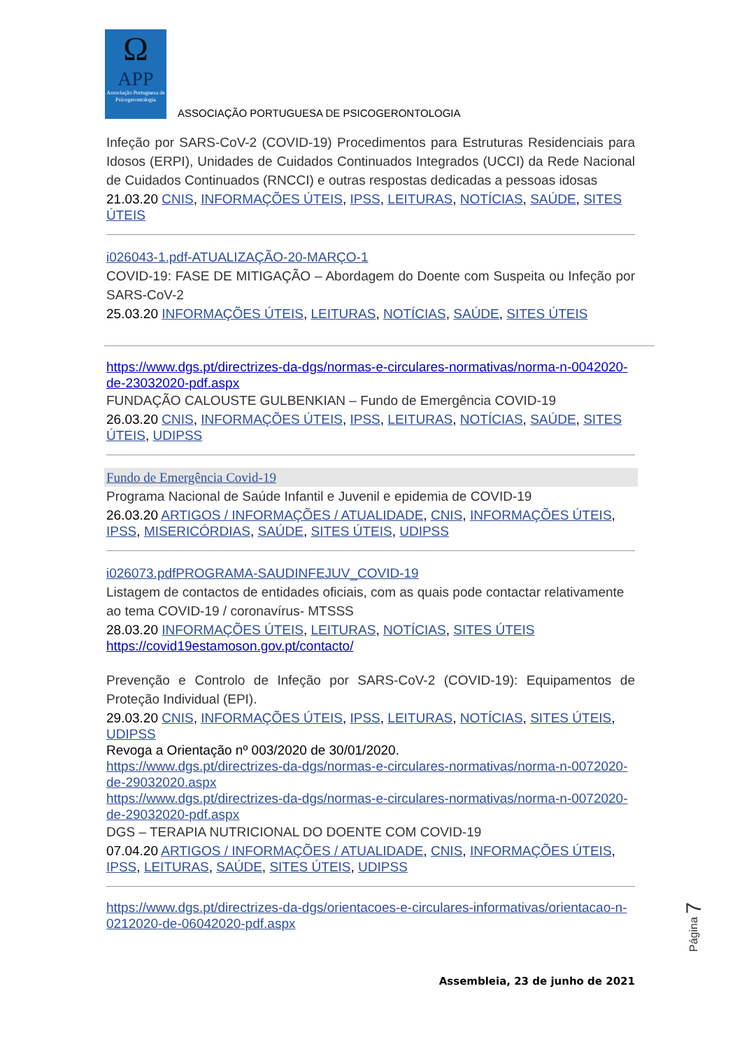Ω
APP
Associação Portuguesa de Psicogerontologia
ASSOCIAÇÃO PORTUGUESA DE PSICOGERONTOLOGIA
Infeção por SARS-CoV-2 (COVID-19) Procedimentos para Estruturas Residenciais para Idosos (ERPI), Unidades de Cuidados Continuados Integrados (UCCI) da Rede Nacional de Cuidados Continuados (RNCCI) e outras respostas dedicadas a pessoas idosas
21.03.20 CNIS, INFORMAÇÕES ÚTEIS, IPSS, LEITURAS, NOTÍCIAS, SAÚDE, SITES ÚTEIS
i026043-1.pdf-ATUALIZAÇÃO-20-MARÇO-1
COVID-19: FASE DE MITIGAÇÃO – Abordagem do Doente com Suspeita ou Infeção por SARS-CoV-2
25.03.20 INFORMAÇÕES ÚTEIS, LEITURAS, NOTÍCIAS, SAÚDE, SITES ÚTEIS
https://www.dgs.pt/directrizes-da-dgs/normas-e-circulares-normativas/norma-n-0042020-de-23032020-pdf.aspx
FUNDAÇÃO CALOUSTE GULBENKIAN – Fundo de Emergência COVID-19
26.03.20 CNIS, INFORMAÇÕES ÚTEIS, IPSS, LEITURAS, NOTÍCIAS, SAÚDE, SITES ÚTEIS, UDIPSS
Fundo de Emergência Covid-19
Programa Nacional de Saúde Infantil e Juvenil e epidemia de COVID-19
26.03.20 ARTIGOS / INFORMAÇÕES / ATUALIDADE, CNIS, INFORMAÇÕES ÚTEIS, IPSS, MISERICÓRDIAS, SAÚDE, SITES ÚTEIS, UDIPSS
i026073.pdfPROGRAMA-SAUDINFEJUV_COVID-19
Listagem de contactos de entidades oficiais, com as quais pode contactar relativamente ao tema COVID-19 / coronavírus- MTSSS
28.03.20 INFORMAÇÕES ÚTEIS, LEITURAS, NOTÍCIAS, SITES ÚTEIS
https://covid19estamoson.gov.pt/contacto/
Prevenção e Controlo de Infeção por SARS-CoV-2 (COVID-19): Equipamentos de Proteção Individual (EPI).
29.03.20 CNIS, INFORMAÇÕES ÚTEIS, IPSS, LEITURAS, NOTÍCIAS, SITES ÚTEIS, UDIPSS
Revoga a Orientação nº 003/2020 de 30/01/2020.
https://www.dgs.pt/directrizes-da-dgs/normas-e-circulares-normativas/norma-n-0072020-de-29032020.aspx
https://www.dgs.pt/directrizes-da-dgs/normas-e-circulares-normativas/norma-n-0072020-de-29032020-pdf.aspx
DGS – TERAPIA NUTRICIONAL DO DOENTE COM COVID-19
07.04.20 ARTIGOS / INFORMAÇÕES / ATUALIDADE, CNIS, INFORMAÇÕES ÚTEIS, IPSS, LEITURAS, SAÚDE, SITES ÚTEIS, UDIPSS
https://www.dgs.pt/directrizes-da-dgs/orientacoes-e-circulares-informativas/orientacao-n-0212020-de-06042020-pdf.aspx
Página 7
Assembleia, 23 de junho de 2021